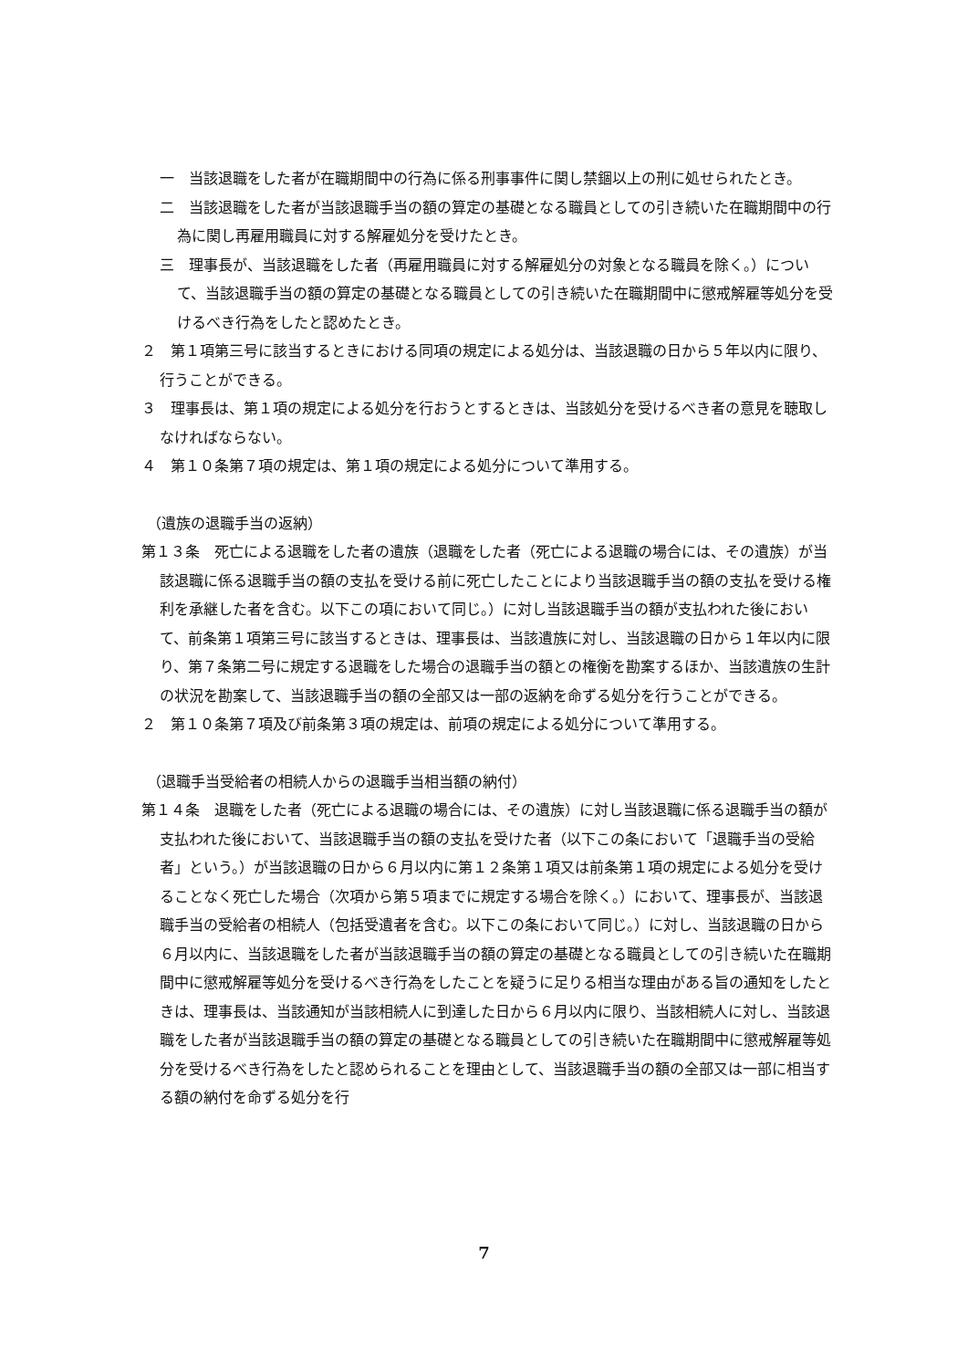一　当該退職をした者が在職期間中の行為に係る刑事事件に関し禁錮以上の刑に処せられたとき。
二　当該退職をした者が当該退職手当の額の算定の基礎となる職員としての引き続いた在職期間中の行為に関し再雇用職員に対する解雇処分を受けたとき。
三　理事長が、当該退職をした者（再雇用職員に対する解雇処分の対象となる職員を除く。）について、当該退職手当の額の算定の基礎となる職員としての引き続いた在職期間中に懲戒解雇等処分を受けるべき行為をしたと認めたとき。
２　第１項第三号に該当するときにおける同項の規定による処分は、当該退職の日から５年以内に限り、行うことができる。
３　理事長は、第１項の規定による処分を行おうとするときは、当該処分を受けるべき者の意見を聴取しなければならない。
４　第１０条第７項の規定は、第１項の規定による処分について準用する。
（遺族の退職手当の返納）
第１３条　死亡による退職をした者の遺族（退職をした者（死亡による退職の場合には、その遺族）が当該退職に係る退職手当の額の支払を受ける前に死亡したことにより当該退職手当の額の支払を受ける権利を承継した者を含む。以下この項において同じ。）に対し当該退職手当の額が支払われた後において、前条第１項第三号に該当するときは、理事長は、当該遺族に対し、当該退職の日から１年以内に限り、第７条第二号に規定する退職をした場合の退職手当の額との権衡を勘案するほか、当該遺族の生計の状況を勘案して、当該退職手当の額の全部又は一部の返納を命ずる処分を行うことができる。
２　第１０条第７項及び前条第３項の規定は、前項の規定による処分について準用する。
（退職手当受給者の相続人からの退職手当相当額の納付）
第１４条　退職をした者（死亡による退職の場合には、その遺族）に対し当該退職に係る退職手当の額が支払われた後において、当該退職手当の額の支払を受けた者（以下この条において「退職手当の受給者」という。）が当該退職の日から６月以内に第１２条第１項又は前条第１項の規定による処分を受けることなく死亡した場合（次項から第５項までに規定する場合を除く。）において、理事長が、当該退職手当の受給者の相続人（包括受遺者を含む。以下この条において同じ。）に対し、当該退職の日から６月以内に、当該退職をした者が当該退職手当の額の算定の基礎となる職員としての引き続いた在職期間中に懲戒解雇等処分を受けるべき行為をしたことを疑うに足りる相当な理由がある旨の通知をしたときは、理事長は、当該通知が当該相続人に到達した日から６月以内に限り、当該相続人に対し、当該退職をした者が当該退職手当の額の算定の基礎となる職員としての引き続いた在職期間中に懲戒解雇等処分を受けるべき行為をしたと認められることを理由として、当該退職手当の額の全部又は一部に相当する額の納付を命ずる処分を行
7